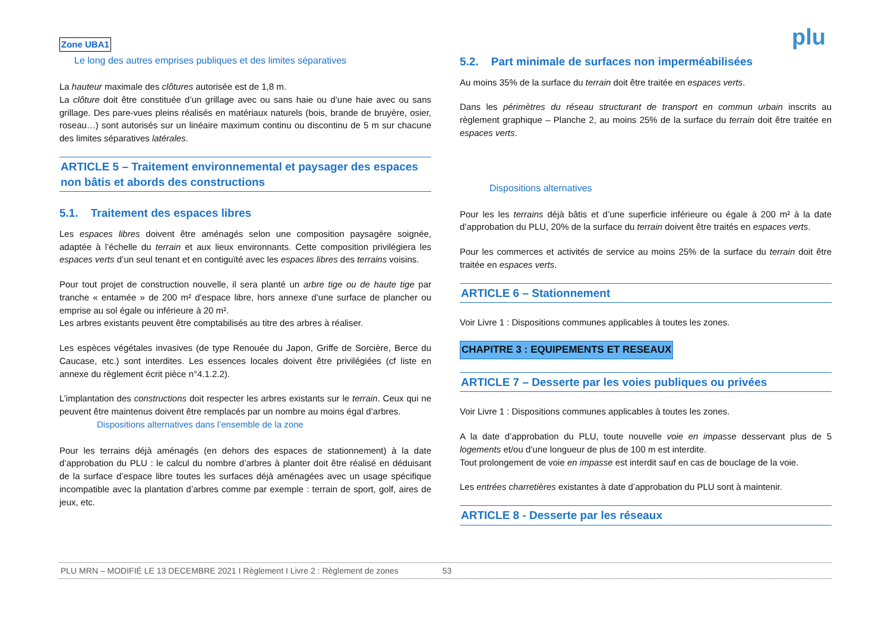Zone UBA1 plu
Le long des autres emprises publiques et des limites séparatives
La hauteur maximale des clôtures autorisée est de 1,8 m.
La clôture doit être constituée d’un grillage avec ou sans haie ou d’une haie avec ou sans grillage. Des pare-vues pleins réalisés en matériaux naturels (bois, brande de bruyère, osier, roseau…) sont autorisés sur un linéaire maximum continu ou discontinu de 5 m sur chacune des limites séparatives latérales.
ARTICLE 5 – Traitement environnemental et paysager des espaces non bâtis et abords des constructions
5.1. Traitement des espaces libres
Les espaces libres doivent être aménagés selon une composition paysagère soignée, adaptée à l’échelle du terrain et aux lieux environnants. Cette composition privilégiera les espaces verts d’un seul tenant et en contiguïté avec les espaces libres des terrains voisins.
Pour tout projet de construction nouvelle, il sera planté un arbre tige ou de haute tige par tranche « entamée » de 200 m² d’espace libre, hors annexe d’une surface de plancher ou emprise au sol égale ou inférieure à 20 m².
Les arbres existants peuvent être comptabilisés au titre des arbres à réaliser.
Les espèces végétales invasives (de type Renouée du Japon, Griffe de Sorcière, Berce du Caucase, etc.) sont interdites. Les essences locales doivent être privilégiées (cf liste en annexe du règlement écrit pièce n°4.1.2.2).
L’implantation des constructions doit respecter les arbres existants sur le terrain. Ceux qui ne peuvent être maintenus doivent être remplacés par un nombre au moins égal d’arbres.
Dispositions alternatives dans l’ensemble de la zone
Pour les terrains déjà aménagés (en dehors des espaces de stationnement) à la date d’approbation du PLU : le calcul du nombre d’arbres à planter doit être réalisé en déduisant de la surface d’espace libre toutes les surfaces déjà aménagées avec un usage spécifique incompatible avec la plantation d’arbres comme par exemple : terrain de sport, golf, aires de jeux, etc.
5.2. Part minimale de surfaces non imperméabilisées
Au moins 35% de la surface du terrain doit être traitée en espaces verts.
Dans les périmètres du réseau structurant de transport en commun urbain inscrits au règlement graphique – Planche 2, au moins 25% de la surface du terrain doit être traitée en espaces verts.
Dispositions alternatives
Pour les les terrains déjà bâtis et d’une superficie inférieure ou égale à 200 m² à la date d’approbation du PLU, 20% de la surface du terrain doivent être traités en espaces verts.
Pour les commerces et activités de service au moins 25% de la surface du terrain doit être traitée en espaces verts.
ARTICLE 6 – Stationnement
Voir Livre 1 : Dispositions communes applicables à toutes les zones.
CHAPITRE 3 : EQUIPEMENTS ET RESEAUX
ARTICLE 7 – Desserte par les voies publiques ou privées
Voir Livre 1 : Dispositions communes applicables à toutes les zones.
A la date d’approbation du PLU, toute nouvelle voie en impasse desservant plus de 5 logements et/ou d’une longueur de plus de 100 m est interdite.
Tout prolongement de voie en impasse est interdit sauf en cas de bouclage de la voie.
Les entrées charretières existantes à date d’approbation du PLU sont à maintenir.
ARTICLE 8 - Desserte par les réseaux
PLU MRN – MODIFIÉ LE 13 DECEMBRE 2021 I Règlement I Livre 2 : Règlement de zones 53